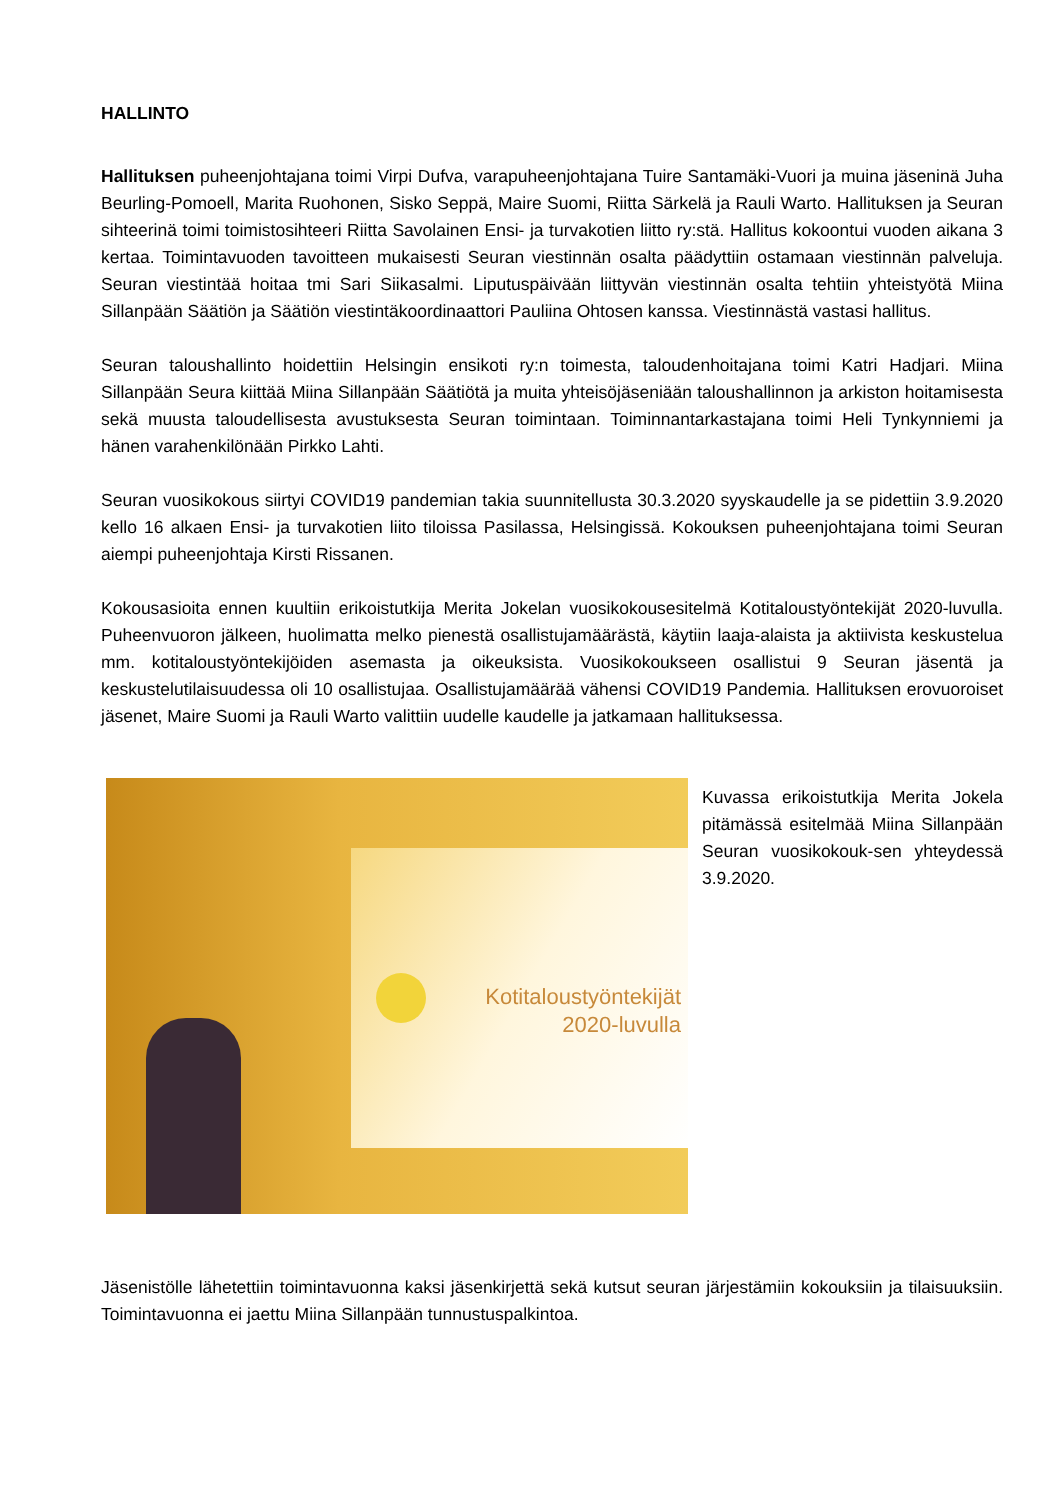HALLINTO
Hallituksen puheenjohtajana toimi Virpi Dufva, varapuheenjohtajana Tuire Santamäki-Vuori ja muina jäseninä Juha Beurling-Pomoell, Marita Ruohonen, Sisko Seppä, Maire Suomi, Riitta Särkelä ja Rauli Warto. Hallituksen ja Seuran sihteerinä toimi toimistosihteeri Riitta Savolainen Ensi- ja turvakotien liitto ry:stä. Hallitus kokoontui vuoden aikana 3 kertaa. Toimintavuoden tavoitteen mukaisesti Seuran viestinnän osalta päädyttiin ostamaan viestinnän palveluja. Seuran viestintää hoitaa tmi Sari Siikasalmi. Liputuspäivään liittyvän viestinnän osalta tehtiin yhteistyötä Miina Sillanpään Säätiön ja Säätiön viestintäkoordinaattori Pauliina Ohtosen kanssa. Viestinnästä vastasi hallitus.
Seuran taloushallinto hoidettiin Helsingin ensikoti ry:n toimesta, taloudenhoitajana toimi Katri Hadjari. Miina Sillanpään Seura kiittää Miina Sillanpään Säätiötä ja muita yhteisöjäseniään taloushallinnon ja arkiston hoitamisesta sekä muusta taloudellisesta avustuksesta Seuran toimintaan. Toiminnantarkastajana toimi Heli Tynkynniemi ja hänen varahenkilönään Pirkko Lahti.
Seuran vuosikokous siirtyi COVID19 pandemian takia suunnitellusta 30.3.2020 syyskaudelle ja se pidettiin 3.9.2020 kello 16 alkaen Ensi- ja turvakotien liito tiloissa Pasilassa, Helsingissä. Kokouksen puheenjohtajana toimi Seuran aiempi puheenjohtaja Kirsti Rissanen.
Kokousasioita ennen kuultiin erikoistutkija Merita Jokelan vuosikokousesitelmä Kotitaloustyöntekijät 2020-luvulla. Puheenvuoron jälkeen, huolimatta melko pienestä osallistujamäärästä, käytiin laaja-alaista ja aktiivista keskustelua mm. kotitaloustyöntekijöiden asemasta ja oikeuksista. Vuosikokoukseen osallistui 9 Seuran jäsentä ja keskustelutilaisuudessa oli 10 osallistujaa. Osallistujamäärää vähensi COVID19 Pandemia. Hallituksen erovuoroiset jäsenet, Maire Suomi ja Rauli Warto valittiin uudelle kaudelle ja jatkamaan hallituksessa.
Kotitaloustyöntekijät 2020-luvulla
Kuvassa erikoistutkija Merita Jokela pitämässä esitelmää Miina Sillanpään Seuran vuosikokouk-sen yhteydessä 3.9.2020.
Jäsenistölle lähetettiin toimintavuonna kaksi jäsenkirjettä sekä kutsut seuran järjestämiin kokouksiin ja tilaisuuksiin. Toimintavuonna ei jaettu Miina Sillanpään tunnustuspalkintoa.